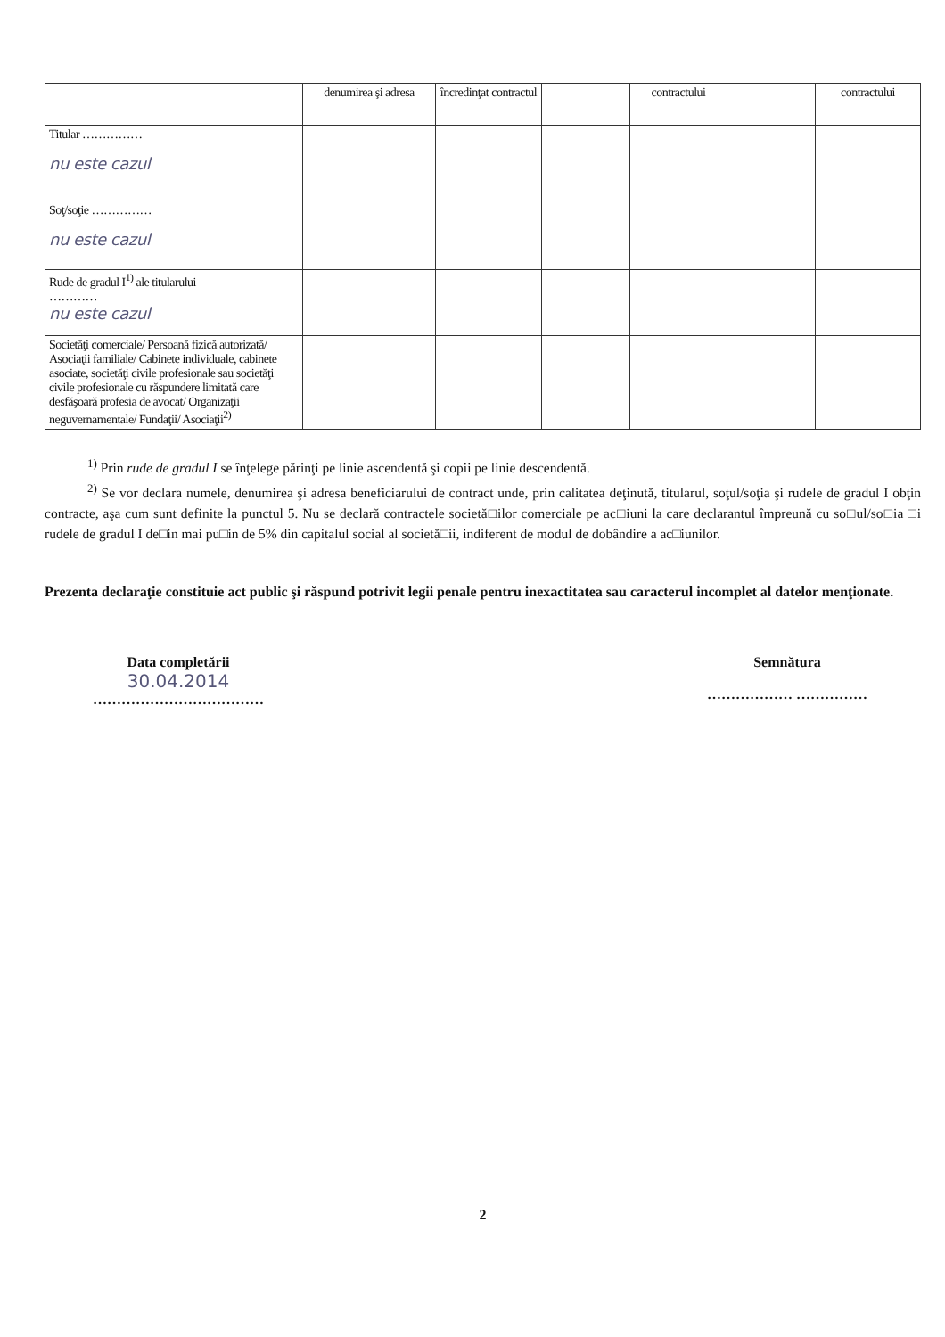| | denumirea şi adresa | încredinţat contractul | | contractului | | contractului |
| --- | --- | --- | --- | --- | --- | --- |
| Titular …………… nu este cazul | | | | | | |
| Soţ/soţie …………… nu este cazul | | | | | | |
| Rude de gradul I<sup>1)</sup> ale titularului ………… nu este cazul | | | | | | |
| Societăţi comerciale/ Persoană fizică autorizată/ Asociaţii familiale/ Cabinete individuale, cabinete asociate, societăţi civile profesionale sau societăţi civile profesionale cu răspundere limitată care desfăşoară profesia de avocat/ Organizaţii neguvernamentale/ Fundaţii/ Asociaţii<sup>2)</sup> | | | | | | |
<sup>1)</sup> Prin rude de gradul I se înţelege părinţi pe linie ascendentă şi copii pe linie descendentă.
<sup>2)</sup> Se vor declara numele, denumirea şi adresa beneficiarului de contract unde, prin calitatea deţinută, titularul, soţul/soţia şi rudele de gradul I obţin contracte, aşa cum sunt definite la punctul 5. Nu se declară contractele societă□ilor comerciale pe ac□iuni la care declarantul împreună cu so□ul/so□ia □i rudele de gradul I de□in mai pu□in de 5% din capitalul social al societă□ii, indiferent de modul de dobândire a ac□iunilor.
Prezenta declaraţie constituie act public şi răspund potrivit legii penale pentru inexactitatea sau caracterul incomplet al datelor menţionate.
Data completării
30.04.2014
………………………………
Semnătura
……………… ……………
2